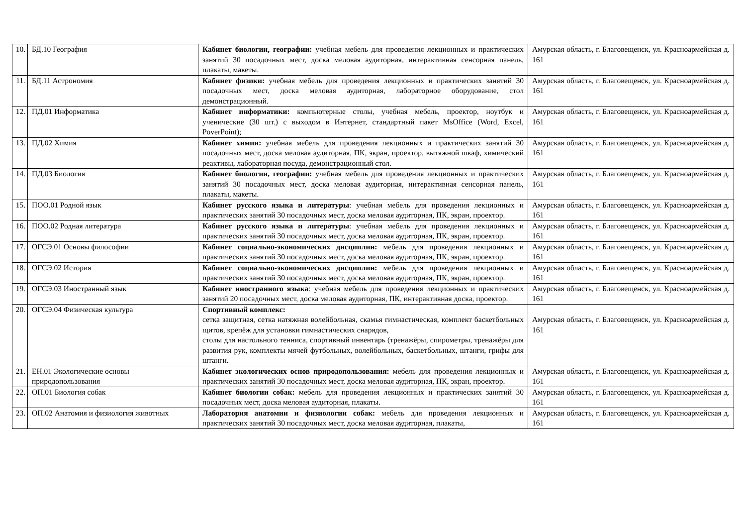| 10. | БД.10 География | Кабинет биологии, географии: учебная мебель для проведения лекционных и практических занятий 30 посадочных мест, доска меловая аудиторная, интерактивная сенсорная панель, плакаты, макеты. | Амурская область, г. Благовещенск, ул. Красноармейская д. 161 |
| 11. | БД.11 Астрономия | Кабинет физики: учебная мебель для проведения лекционных и практических занятий 30 посадочных мест, доска меловая аудиторная, лабораторное оборудование, стол демонстрационный. | Амурская область, г. Благовещенск, ул. Красноармейская д. 161 |
| 12. | ПД.01 Информатика | Кабинет информатики: компьютерные столы, учебная мебель, проектор, ноутбук и ученические (30 шт.) с выходом в Интернет, стандартный пакет MsOffice (Word, Excel, PoverPoint); | Амурская область, г. Благовещенск, ул. Красноармейская д. 161 |
| 13. | ПД.02 Химия | Кабинет химии: учебная мебель для проведения лекционных и практических занятий 30 посадочных мест, доска меловая аудиторная, ПК, экран, проектор, вытяжной шкаф, химический реактивы, лабораторная посуда, демонстрационный стол. | Амурская область, г. Благовещенск, ул. Красноармейская д. 161 |
| 14. | ПД.03 Биология | Кабинет биологии, географии: учебная мебель для проведения лекционных и практических занятий 30 посадочных мест, доска меловая аудиторная, интерактивная сенсорная панель, плакаты, макеты. | Амурская область, г. Благовещенск, ул. Красноармейская д. 161 |
| 15. | ПОО.01 Родной язык | Кабинет русского языка и литературы : учебная мебель для проведения лекционных и практических занятий 30 посадочных мест, доска меловая аудиторная, ПК, экран, проектор. | Амурская область, г. Благовещенск, ул. Красноармейская д. 161 |
| 16. | ПОО.02 Родная литература | Кабинет русского языка и литературы : учебная мебель для проведения лекционных и практических занятий 30 посадочных мест, доска меловая аудиторная, ПК, экран, проектор. | Амурская область, г. Благовещенск, ул. Красноармейская д. 161 |
| 17. | ОГСЭ.01 Основы философии | Кабинет социально-экономических дисциплин: мебель для проведения лекционных и практических занятий 30 посадочных мест, доска меловая аудиторная, ПК, экран, проектор. | Амурская область, г. Благовещенск, ул. Красноармейская д. 161 |
| 18. | ОГСЭ.02 История | Кабинет социально-экономических дисциплин: мебель для проведения лекционных и практических занятий 30 посадочных мест, доска меловая аудиторная, ПК, экран, проектор. | Амурская область, г. Благовещенск, ул. Красноармейская д. 161 |
| 19. | ОГСЭ.03 Иностранный язык | Кабинет иностранного языка : учебная мебель для проведения лекционных и практических занятий 20 посадочных мест, доска меловая аудиторная, ПК, интерактивная доска, проектор. | Амурская область, г. Благовещенск, ул. Красноармейская д. 161 |
| 20. | ОГСЭ.04 Физическая культура | Спортивный комплекс: сетка защитная, сетка натяжная волейбольная, скамья гимнастическая, комплект баскетбольных щитов, крепёж для установки гимнастических снарядов, столы для настольного тенниса, спортивный инвентарь (тренажёры, спирометры, тренажёры для развития рук, комплекты мячей футбольных, волейбольных, баскетбольных, штанги, грифы для штанги. | Амурская область, г. Благовещенск, ул. Красноармейская д. 161 |
| 21. | ЕН.01 Экологические основы природопользования | Кабинет экологических основ природопользования: мебель для проведения лекционных и практических занятий 30 посадочных мест, доска меловая аудиторная, ПК, экран, проектор. | Амурская область, г. Благовещенск, ул. Красноармейская д. 161 |
| 22. | ОП.01 Биология собак | Кабинет биологии собак: мебель для проведения лекционных и практических занятий 30 посадочных мест, доска меловая аудиторная, плакаты. | Амурская область, г. Благовещенск, ул. Красноармейская д. 161 |
| 23. | ОП.02 Анатомия и физиология животных | Лаборатория анатомии и физиологии собак: мебель для проведения лекционных и практических занятий 30 посадочных мест, доска меловая аудиторная, плакаты, | Амурская область, г. Благовещенск, ул. Красноармейская д. 161 |